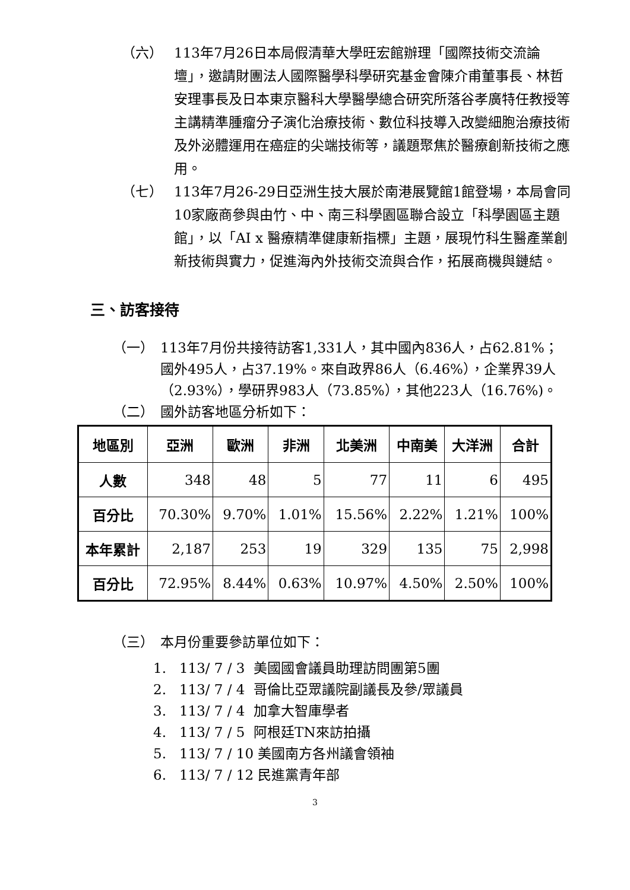（六）
113年7月26日本局假清華大學旺宏館辦理「國際技術交流論壇」，邀請財團法人國際醫學科學研究基金會陳介甫董事長、林哲安理事長及日本東京醫科大學醫學總合研究所落谷孝廣特任教授等主講精準腫瘤分子演化治療技術、數位科技導入改變細胞治療技術及外泌體運用在癌症的尖端技術等，議題聚焦於醫療創新技術之應用。
（七）
113年7月26-29日亞洲生技大展於南港展覽館1館登場，本局會同10家廠商參與由竹、中、南三科學園區聯合設立「科學園區主題館」，以「AI x 醫療精準健康新指標」主題，展現竹科生醫產業創新技術與實力，促進海內外技術交流與合作，拓展商機與鏈結。
三、訪客接待
（一）
113年7月份共接待訪客1,331人，其中國內836人，占62.81%；國外495人，占37.19%。來自政界86人（6.46%），企業界39人（2.93%），學研界983人（73.85%），其他223人（16.76%)。
（二）
國外訪客地區分析如下：
| 地區別 | 亞洲 | 歐洲 | 非洲 | 北美洲 | 中南美 | 大洋洲 | 合計 |
| --- | --- | --- | --- | --- | --- | --- | --- |
| 人數 | 348 | 48 | 5 | 77 | 11 | 6 | 495 |
| 百分比 | 70.30% | 9.70% | 1.01% | 15.56% | 2.22% | 1.21% | 100% |
| 本年累計 | 2,187 | 253 | 19 | 329 | 135 | 75 | 2,998 |
| 百分比 | 72.95% | 8.44% | 0.63% | 10.97% | 4.50% | 2.50% | 100% |
（三）
本月份重要參訪單位如下：
1. 113/ 7 / 3 美國國會議員助理訪問團第5團
2. 113/ 7 / 4 哥倫比亞眾議院副議長及參/眾議員
3. 113/ 7 / 4 加拿大智庫學者
4. 113/ 7 / 5 阿根廷TN來訪拍攝
5. 113/ 7 / 10 美國南方各州議會領袖
6. 113/ 7 / 12 民進黨青年部
3